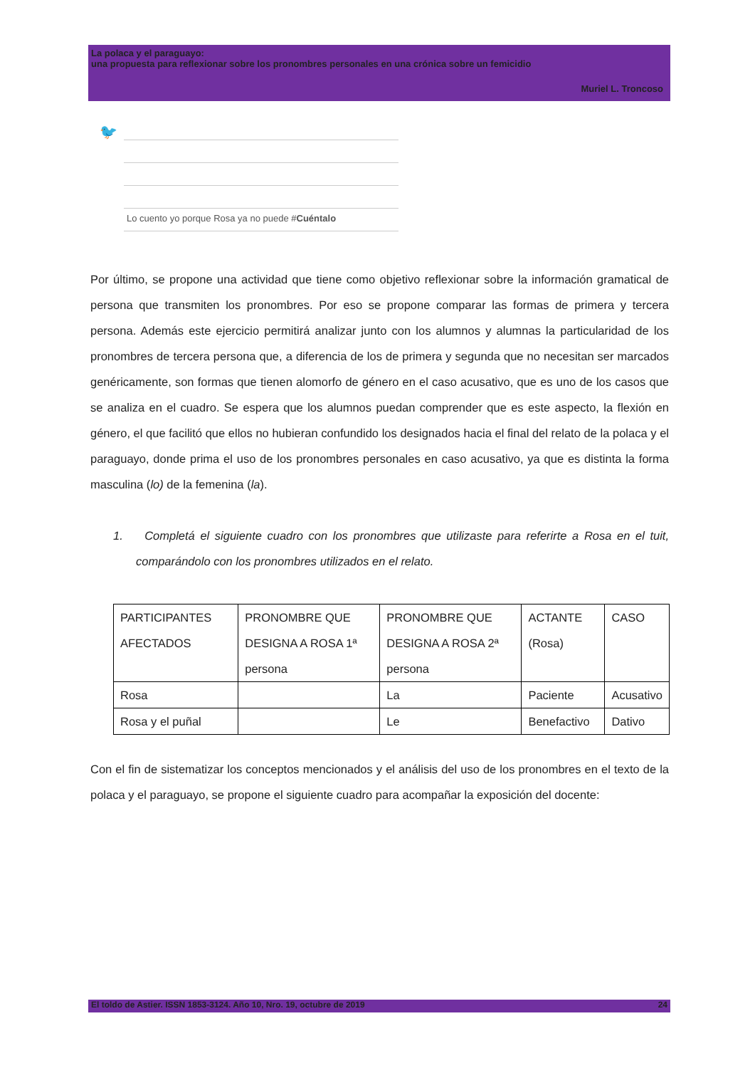La polaca y el paraguayo:
una propuesta para reflexionar sobre los pronombres personales en una crónica sobre un femicidio
Muriel L. Troncoso
🐦
Lo cuento yo porque Rosa ya no puede #Cuéntalo
Por último, se propone una actividad que tiene como objetivo reflexionar sobre la información gramatical de persona que transmiten los pronombres. Por eso se propone comparar las formas de primera y tercera persona. Además este ejercicio permitirá analizar junto con los alumnos y alumnas la particularidad de los pronombres de tercera persona que, a diferencia de los de primera y segunda que no necesitan ser marcados genéricamente, son formas que tienen alomorfo de género en el caso acusativo, que es uno de los casos que se analiza en el cuadro. Se espera que los alumnos puedan comprender que es este aspecto, la flexión en género, el que facilitó que ellos no hubieran confundido los designados hacia el final del relato de la polaca y el paraguayo, donde prima el uso de los pronombres personales en caso acusativo, ya que es distinta la forma masculina (lo) de la femenina (la).
1. Completá el siguiente cuadro con los pronombres que utilizaste para referirte a Rosa en el tuit, comparándolo con los pronombres utilizados en el relato.
| PARTICIPANTES AFECTADOS | PRONOMBRE QUE DESIGNA A ROSA 1ª persona | PRONOMBRE QUE DESIGNA A ROSA 2ª persona | ACTANTE (Rosa) | CASO |
| Rosa | | La | Paciente | Acusativo |
| Rosa y el puñal | | Le | Benefactivo | Dativo |
Con el fin de sistematizar los conceptos mencionados y el análisis del uso de los pronombres en el texto de la polaca y el paraguayo, se propone el siguiente cuadro para acompañar la exposición del docente:
El toldo de Astier. ISSN 1853-3124. Año 10, Nro. 19, octubre de 2019 24